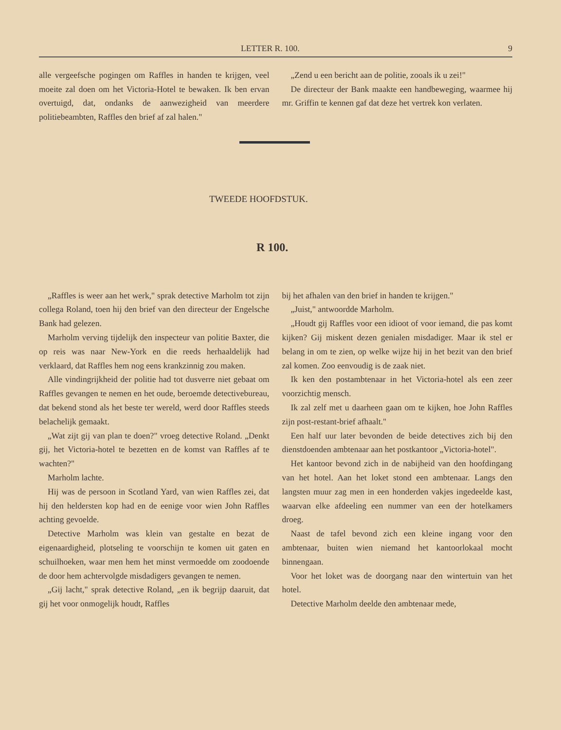LETTER R. 100. 9
alle vergeefsche pogingen om Raffles in handen te krijgen, veel moeite zal doen om het Victoria-Hotel te bewaken. Ik ben ervan overtuigd, dat, ondanks de aanwezigheid van meerdere politiebeambten, Raffles den brief af zal halen."
„Zend u een bericht aan de politie, zooals ik u zei!"
De directeur der Bank maakte een handbeweging, waarmee hij mr. Griffin te kennen gaf dat deze het vertrek kon verlaten.
TWEEDE HOOFDSTUK.
R 100.
„Raffles is weer aan het werk," sprak detective Marholm tot zijn collega Roland, toen hij den brief van den directeur der Engelsche Bank had gelezen.
Marholm verving tijdelijk den inspecteur van politie Baxter, die op reis was naar New-York en die reeds herhaaldelijk had verklaard, dat Raffles hem nog eens krankzinnig zou maken.
Alle vindingrijkheid der politie had tot dusverre niet gebaat om Raffles gevangen te nemen en het oude, beroemde detectivebureau, dat bekend stond als het beste ter wereld, werd door Raffles steeds belachelijk gemaakt.
„Wat zijt gij van plan te doen?" vroeg detective Roland. „Denkt gij, het Victoria-hotel te bezetten en de komst van Raffles af te wachten?"
Marholm lachte.
Hij was de persoon in Scotland Yard, van wien Raffles zei, dat hij den heldersten kop had en de eenige voor wien John Raffles achting gevoelde.
Detective Marholm was klein van gestalte en bezat de eigenaardigheid, plotseling te voorschijn te komen uit gaten en schuilhoeken, waar men hem het minst vermoedde om zoodoende de door hem achtervolgde misdadigers gevangen te nemen.
„Gij lacht," sprak detective Roland, „en ik begrijp daaruit, dat gij het voor onmogelijk houdt, Raffles
bij het afhalen van den brief in handen te krijgen."
„Juist," antwoordde Marholm.
„Houdt gij Raffles voor een idioot of voor iemand, die pas komt kijken? Gij miskent dezen genialen misdadiger. Maar ik stel er belang in om te zien, op welke wijze hij in het bezit van den brief zal komen. Zoo eenvoudig is de zaak niet.
Ik ken den postambtenaar in het Victoria-hotel als een zeer voorzichtig mensch.
Ik zal zelf met u daarheen gaan om te kijken, hoe John Raffles zijn post-restant-brief afhaalt."
Een half uur later bevonden de beide detectives zich bij den dienstdoenden ambtenaar aan het postkantoor „Victoria-hotel".
Het kantoor bevond zich in de nabijheid van den hoofdingang van het hotel. Aan het loket stond een ambtenaar. Langs den langsten muur zag men in een honderden vakjes ingedeelde kast, waarvan elke afdeeling een nummer van een der hotelkamers droeg.
Naast de tafel bevond zich een kleine ingang voor den ambtenaar, buiten wien niemand het kantoorlokaal mocht binnengaan.
Voor het loket was de doorgang naar den wintertuin van het hotel.
Detective Marholm deelde den ambtenaar mede,